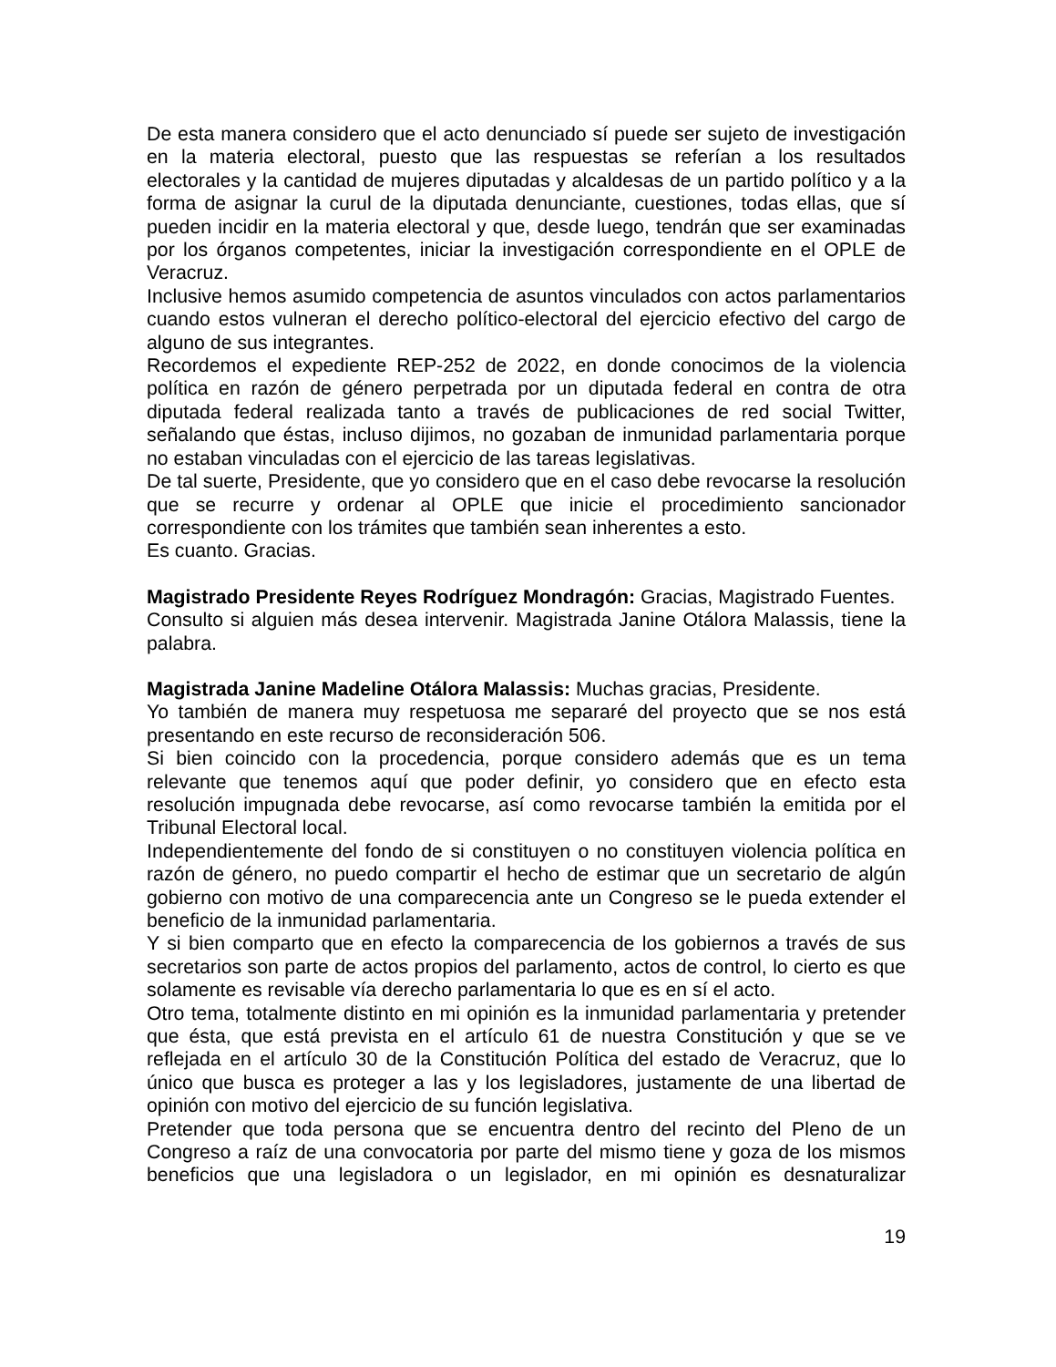De esta manera considero que el acto denunciado sí puede ser sujeto de investigación en la materia electoral, puesto que las respuestas se referían a los resultados electorales y la cantidad de mujeres diputadas y alcaldesas de un partido político y a la forma de asignar la curul de la diputada denunciante, cuestiones, todas ellas, que sí pueden incidir en la materia electoral y que, desde luego, tendrán que ser examinadas por los órganos competentes, iniciar la investigación correspondiente en el OPLE de Veracruz.
Inclusive hemos asumido competencia de asuntos vinculados con actos parlamentarios cuando estos vulneran el derecho político-electoral del ejercicio efectivo del cargo de alguno de sus integrantes.
Recordemos el expediente REP-252 de 2022, en donde conocimos de la violencia política en razón de género perpetrada por un diputada federal en contra de otra diputada federal realizada tanto a través de publicaciones de red social Twitter, señalando que éstas, incluso dijimos, no gozaban de inmunidad parlamentaria porque no estaban vinculadas con el ejercicio de las tareas legislativas.
De tal suerte, Presidente, que yo considero que en el caso debe revocarse la resolución que se recurre y ordenar al OPLE que inicie el procedimiento sancionador correspondiente con los trámites que también sean inherentes a esto.
Es cuanto. Gracias.
Magistrado Presidente Reyes Rodríguez Mondragón: Gracias, Magistrado Fuentes.
Consulto si alguien más desea intervenir. Magistrada Janine Otálora Malassis, tiene la palabra.
Magistrada Janine Madeline Otálora Malassis: Muchas gracias, Presidente.
Yo también de manera muy respetuosa me separaré del proyecto que se nos está presentando en este recurso de reconsideración 506.
Si bien coincido con la procedencia, porque considero además que es un tema relevante que tenemos aquí que poder definir, yo considero que en efecto esta resolución impugnada debe revocarse, así como revocarse también la emitida por el Tribunal Electoral local.
Independientemente del fondo de si constituyen o no constituyen violencia política en razón de género, no puedo compartir el hecho de estimar que un secretario de algún gobierno con motivo de una comparecencia ante un Congreso se le pueda extender el beneficio de la inmunidad parlamentaria.
Y si bien comparto que en efecto la comparecencia de los gobiernos a través de sus secretarios son parte de actos propios del parlamento, actos de control, lo cierto es que solamente es revisable vía derecho parlamentaria lo que es en sí el acto.
Otro tema, totalmente distinto en mi opinión es la inmunidad parlamentaria y pretender que ésta, que está prevista en el artículo 61 de nuestra Constitución y que se ve reflejada en el artículo 30 de la Constitución Política del estado de Veracruz, que lo único que busca es proteger a las y los legisladores, justamente de una libertad de opinión con motivo del ejercicio de su función legislativa.
Pretender que toda persona que se encuentra dentro del recinto del Pleno de un Congreso a raíz de una convocatoria por parte del mismo tiene y goza de los mismos beneficios que una legisladora o un legislador, en mi opinión es desnaturalizar
19